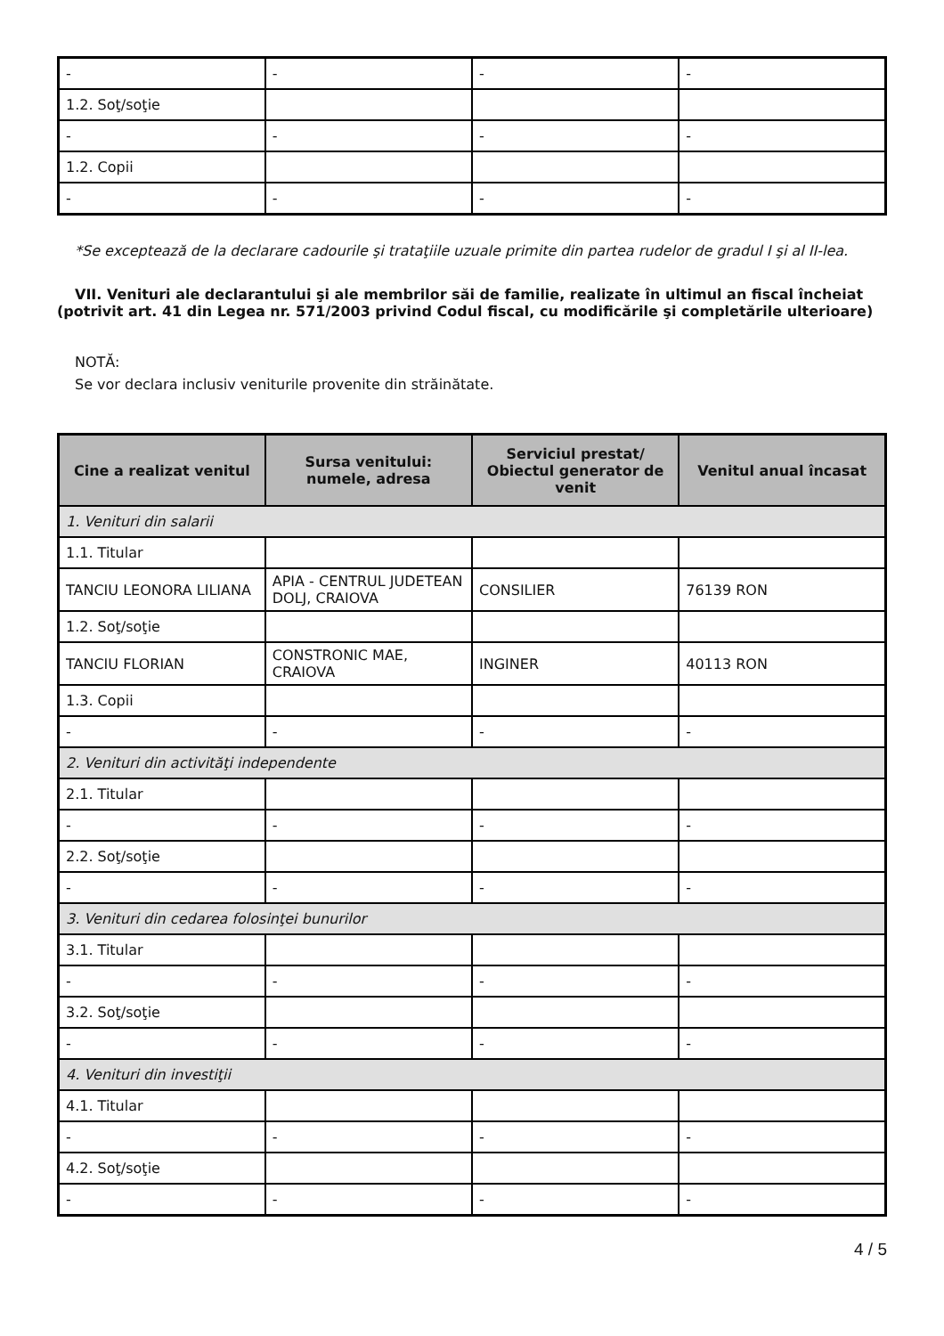| - | - | - | - |
| 1.2. Soţ/soţie | | | |
| - | - | - | - |
| 1.2. Copii | | | |
| - | - | - | - |
*Se exceptează de la declarare cadourile şi trataţiile uzuale primite din partea rudelor de gradul I şi al II-lea.
VII. Venituri ale declarantului şi ale membrilor săi de familie, realizate în ultimul an fiscal încheiat (potrivit art. 41 din Legea nr. 571/2003 privind Codul fiscal, cu modificările şi completările ulterioare)
NOTĂ:
Se vor declara inclusiv veniturile provenite din străinătate.
| Cine a realizat venitul | Sursa venitului: numele, adresa | Serviciul prestat/ Obiectul generator de venit | Venitul anual încasat |
| --- | --- | --- | --- |
| 1. Venituri din salarii | | | |
| 1.1. Titular | | | |
| TANCIU LEONORA LILIANA | APIA - CENTRUL JUDETEAN DOLJ, CRAIOVA | CONSILIER | 76139 RON |
| 1.2. Soţ/soţie | | | |
| TANCIU FLORIAN | CONSTRONIC MAE, CRAIOVA | INGINER | 40113 RON |
| 1.3. Copii | | | |
| - | - | - | - |
| 2. Venituri din activităţi independente | | | |
| 2.1. Titular | | | |
| - | - | - | - |
| 2.2. Soţ/soţie | | | |
| - | - | - | - |
| 3. Venituri din cedarea folosinţei bunurilor | | | |
| 3.1. Titular | | | |
| - | - | - | - |
| 3.2. Soţ/soţie | | | |
| - | - | - | - |
| 4. Venituri din investiţii | | | |
| 4.1. Titular | | | |
| - | - | - | - |
| 4.2. Soţ/soţie | | | |
| - | - | - | - |
4 / 5